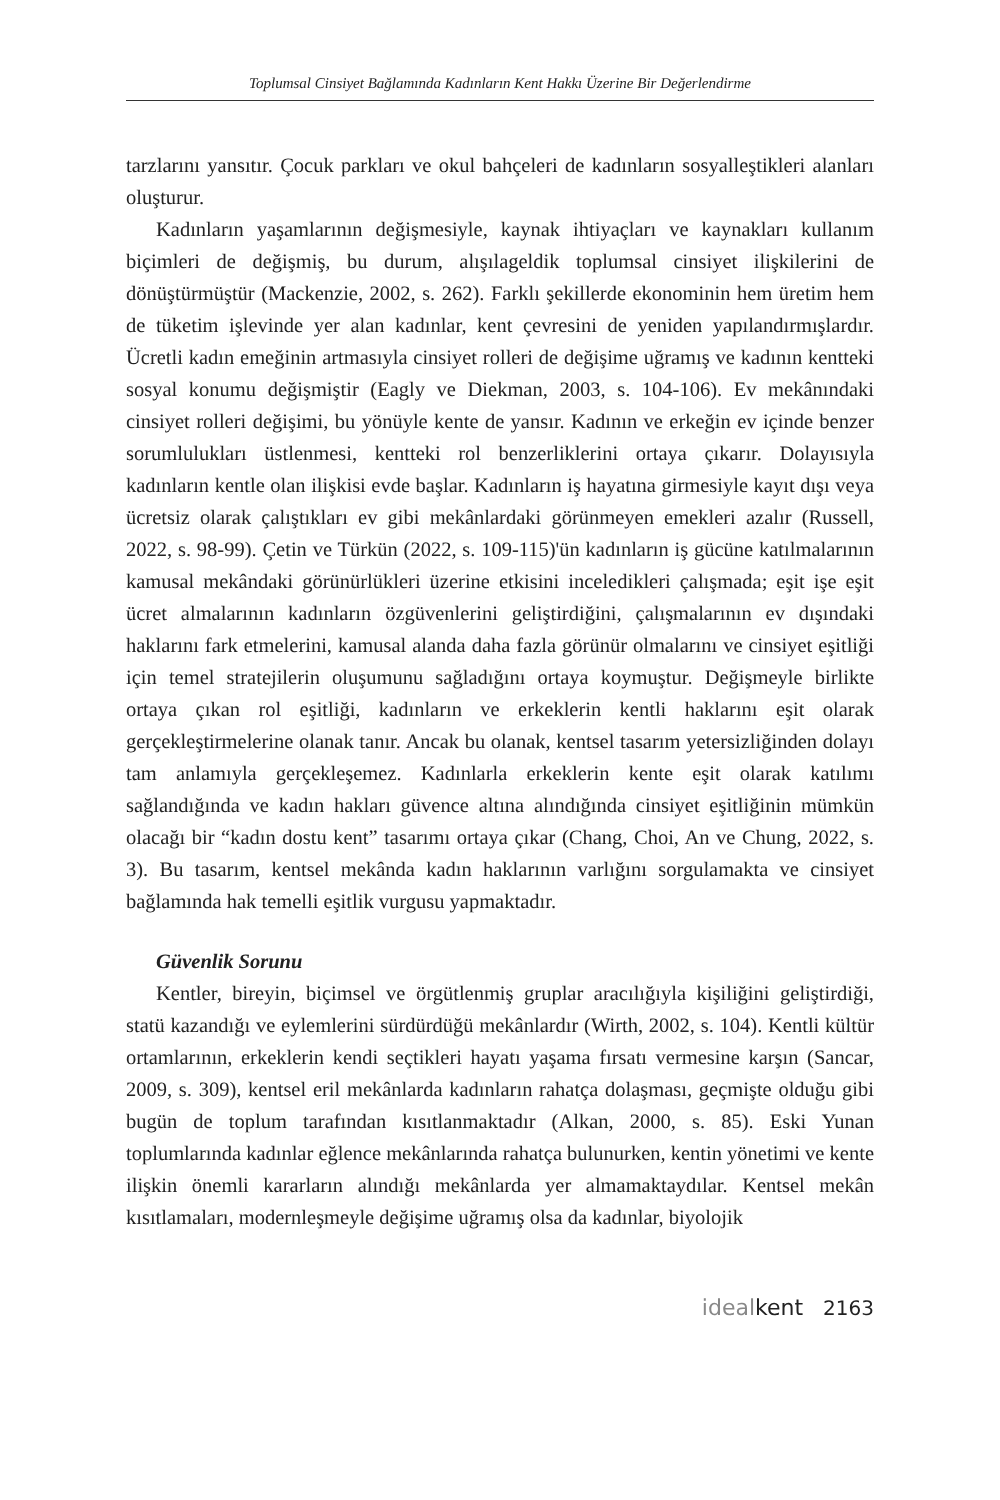Toplumsal Cinsiyet Bağlamında Kadınların Kent Hakkı Üzerine Bir Değerlendirme
tarzlarını yansıtır. Çocuk parkları ve okul bahçeleri de kadınların sosyalleştikleri alanları oluşturur.
Kadınların yaşamlarının değişmesiyle, kaynak ihtiyaçları ve kaynakları kullanım biçimleri de değişmiş, bu durum, alışılageldik toplumsal cinsiyet ilişkilerini de dönüştürmüştür (Mackenzie, 2002, s. 262). Farklı şekillerde ekonominin hem üretim hem de tüketim işlevinde yer alan kadınlar, kent çevresini de yeniden yapılandırmışlardır. Ücretli kadın emeğinin artmasıyla cinsiyet rolleri de değişime uğramış ve kadının kentteki sosyal konumu değişmiştir (Eagly ve Diekman, 2003, s. 104-106). Ev mekânındaki cinsiyet rolleri değişimi, bu yönüyle kente de yansır. Kadının ve erkeğin ev içinde benzer sorumlulukları üstlenmesi, kentteki rol benzerliklerini ortaya çıkarır. Dolayısıyla kadınların kentle olan ilişkisi evde başlar. Kadınların iş hayatına girmesiyle kayıt dışı veya ücretsiz olarak çalıştıkları ev gibi mekânlardaki görünmeyen emekleri azalır (Russell, 2022, s. 98-99). Çetin ve Türkün (2022, s. 109-115)'ün kadınların iş gücüne katılmalarının kamusal mekândaki görünürlükleri üzerine etkisini inceledikleri çalışmada; eşit işe eşit ücret almalarının kadınların özgüvenlerini geliştirdiğini, çalışmalarının ev dışındaki haklarını fark etmelerini, kamusal alanda daha fazla görünür olmalarını ve cinsiyet eşitliği için temel stratejilerin oluşumunu sağladığını ortaya koymuştur. Değişmeyle birlikte ortaya çıkan rol eşitliği, kadınların ve erkeklerin kentli haklarını eşit olarak gerçekleştirmelerine olanak tanır. Ancak bu olanak, kentsel tasarım yetersizliğinden dolayı tam anlamıyla gerçekleşemez. Kadınlarla erkeklerin kente eşit olarak katılımı sağlandığında ve kadın hakları güvence altına alındığında cinsiyet eşitliğinin mümkün olacağı bir “kadın dostu kent” tasarımı ortaya çıkar (Chang, Choi, An ve Chung, 2022, s. 3). Bu tasarım, kentsel mekânda kadın haklarının varlığını sorgulamakta ve cinsiyet bağlamında hak temelli eşitlik vurgusu yapmaktadır.
Güvenlik Sorunu
Kentler, bireyin, biçimsel ve örgütlenmiş gruplar aracılığıyla kişiliğini geliştirdiği, statü kazandığı ve eylemlerini sürdürdüğü mekânlardır (Wirth, 2002, s. 104). Kentli kültür ortamlarının, erkeklerin kendi seçtikleri hayatı yaşama fırsatı vermesine karşın (Sancar, 2009, s. 309), kentsel eril mekânlarda kadınların rahatça dolaşması, geçmişte olduğu gibi bugün de toplum tarafından kısıtlanmaktadır (Alkan, 2000, s. 85). Eski Yunan toplumlarında kadınlar eğlence mekânlarında rahatça bulunurken, kentin yönetimi ve kente ilişkin önemli kararların alındığı mekânlarda yer almamaktaydılar. Kentsel mekân kısıtlamaları, modernleşmeyle değişime uğramış olsa da kadınlar, biyolojik
ideal kent 2163